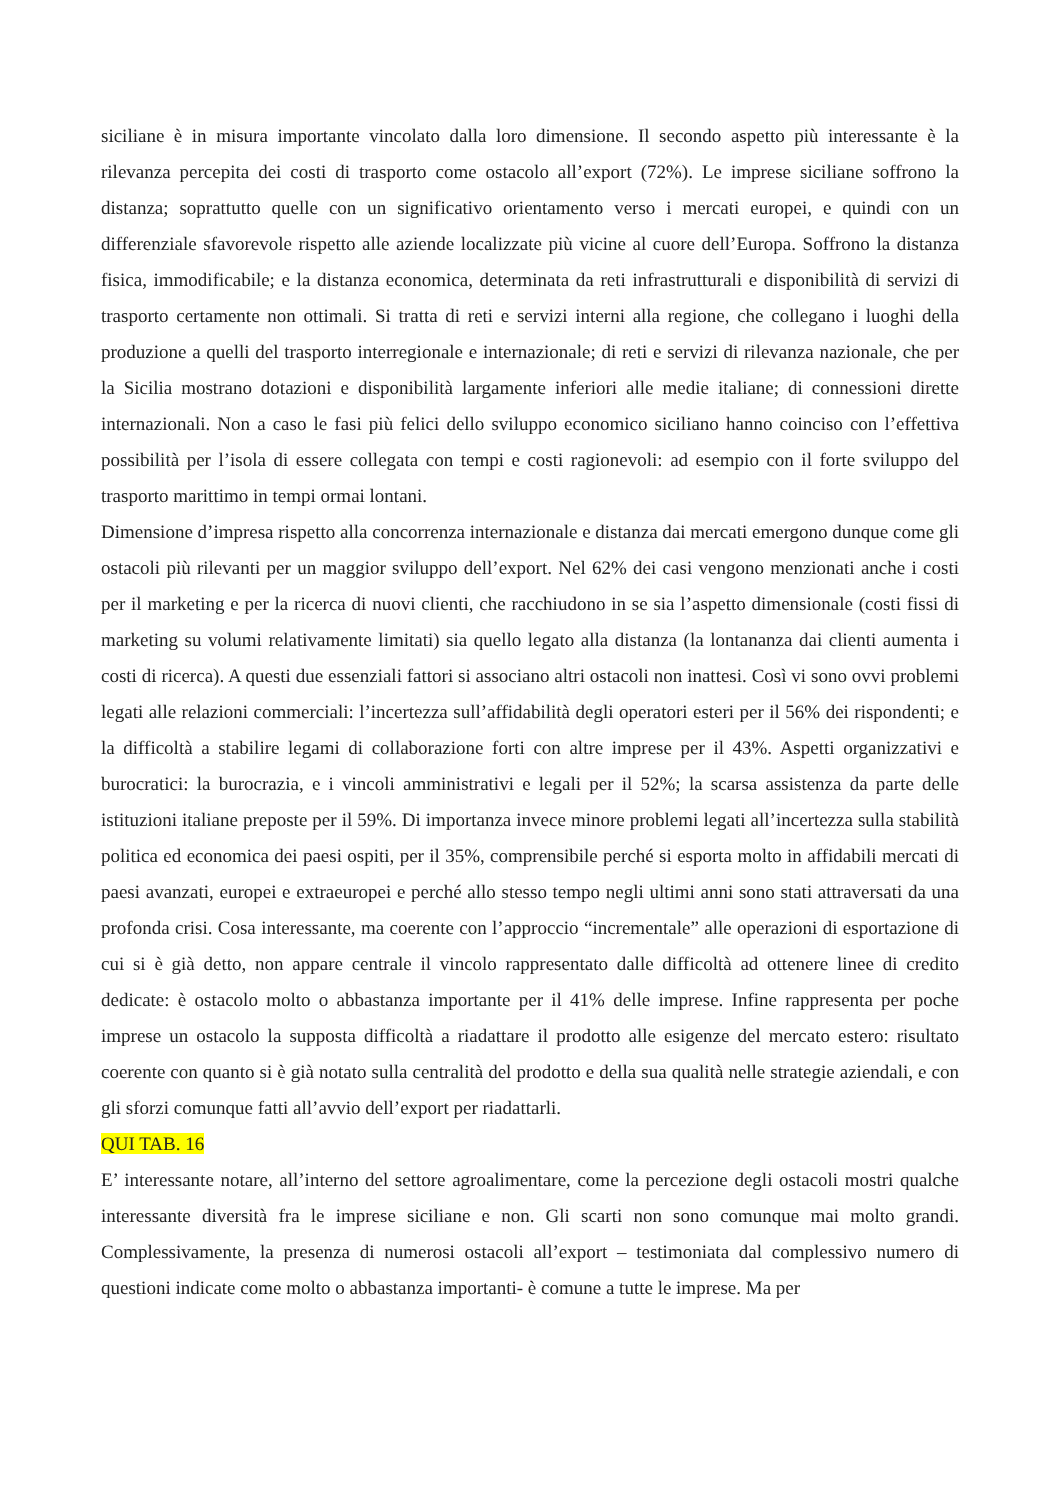siciliane è in misura importante vincolato dalla loro dimensione. Il secondo aspetto più interessante è la rilevanza percepita dei costi di trasporto come ostacolo all’export (72%). Le imprese siciliane soffrono la distanza; soprattutto quelle con un significativo orientamento verso i mercati europei, e quindi con un differenziale sfavorevole rispetto alle aziende localizzate più vicine al cuore dell’Europa. Soffrono la distanza fisica, immodificabile; e la distanza economica, determinata da reti infrastrutturali e disponibilità di servizi di trasporto certamente non ottimali. Si tratta di reti e servizi interni alla regione, che collegano i luoghi della produzione a quelli del trasporto interregionale e internazionale; di reti e servizi di rilevanza nazionale, che per la Sicilia mostrano dotazioni e disponibilità largamente inferiori alle medie italiane; di connessioni dirette internazionali. Non a caso le fasi più felici dello sviluppo economico siciliano hanno coinciso con l’effettiva possibilità per l’isola di essere collegata con tempi e costi ragionevoli: ad esempio con il forte sviluppo del trasporto marittimo in tempi ormai lontani.
Dimensione d’impresa rispetto alla concorrenza internazionale e distanza dai mercati emergono dunque come gli ostacoli più rilevanti per un maggior sviluppo dell’export. Nel 62% dei casi vengono menzionati anche i costi per il marketing e per la ricerca di nuovi clienti, che racchiudono in se sia l’aspetto dimensionale (costi fissi di marketing su volumi relativamente limitati) sia quello legato alla distanza (la lontananza dai clienti aumenta i costi di ricerca). A questi due essenziali fattori si associano altri ostacoli non inattesi. Così vi sono ovvi problemi legati alle relazioni commerciali: l’incertezza sull’affidabilità degli operatori esteri per il 56% dei rispondenti; e la difficoltà a stabilire legami di collaborazione forti con altre imprese per il 43%. Aspetti organizzativi e burocratici: la burocrazia, e i vincoli amministrativi e legali per il 52%; la scarsa assistenza da parte delle istituzioni italiane preposte per il 59%. Di importanza invece minore problemi legati all’incertezza sulla stabilità politica ed economica dei paesi ospiti, per il 35%, comprensibile perché si esporta molto in affidabili mercati di paesi avanzati, europei e extraeuropei e perché allo stesso tempo negli ultimi anni sono stati attraversati da una profonda crisi. Cosa interessante, ma coerente con l’approccio “incrementale” alle operazioni di esportazione di cui si è già detto, non appare centrale il vincolo rappresentato dalle difficoltà ad ottenere linee di credito dedicate: è ostacolo molto o abbastanza importante per il 41% delle imprese. Infine rappresenta per poche imprese un ostacolo la supposta difficoltà a riadattare il prodotto alle esigenze del mercato estero: risultato coerente con quanto si è già notato sulla centralità del prodotto e della sua qualità nelle strategie aziendali, e con gli sforzi comunque fatti all’avvio dell’export per riadattarli.
QUI TAB. 16
E’ interessante notare, all’interno del settore agroalimentare, come la percezione degli ostacoli mostri qualche interessante diversità fra le imprese siciliane e non. Gli scarti non sono comunque mai molto grandi. Complessivamente, la presenza di numerosi ostacoli all’export – testimoniata dal complessivo numero di questioni indicate come molto o abbastanza importanti- è comune a tutte le imprese. Ma per